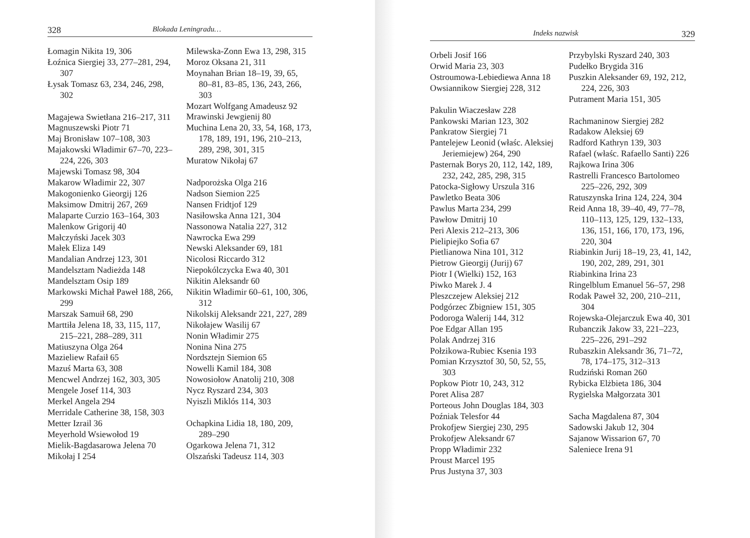328 Blokada Leningradu…
Łomagin Nikita 19, 306
Łoźnica Siergiej 33, 277–281, 294, 307
Łysak Tomasz 63, 234, 246, 298, 302
Magajewa Swietłana 216–217, 311
Magnuszewski Piotr 71
Maj Bronisław 107–108, 303
Majakowski Władimir 67–70, 223–224, 226, 303
Majewski Tomasz 98, 304
Makarow Władimir 22, 307
Makogonienko Gieorgij 126
Maksimow Dmitrij 267, 269
Malaparte Curzio 163–164, 303
Malenkow Grigorij 40
Małczyński Jacek 303
Małek Eliza 149
Mandalian Andrzej 123, 301
Mandelsztam Nadieżda 148
Mandelsztam Osip 189
Markowski Michał Paweł 188, 266, 299
Marszak Samuił 68, 290
Marttiła Jelena 18, 33, 115, 117, 215–221, 288–289, 311
Matiuszyna Olga 264
Mazieliew Rafaił 65
Mazuś Marta 63, 308
Mencwel Andrzej 162, 303, 305
Mengele Josef 114, 303
Merkel Angela 294
Merridale Catherine 38, 158, 303
Metter Izrail 36
Meyerhold Wsiewołod 19
Mielik-Bagdasarowa Jelena 70
Mikołaj I 254
Milewska-Zonn Ewa 13, 298, 315
Moroz Oksana 21, 311
Moynahan Brian 18–19, 39, 65, 80–81, 83–85, 136, 243, 266, 303
Mozart Wolfgang Amadeusz 92
Mrawinski Jewgienij 80
Muchina Lena 20, 33, 54, 168, 173, 178, 189, 191, 196, 210–213, 289, 298, 301, 315
Muratow Nikołaj 67
Nadporożska Olga 216
Nadson Siemion 225
Nansen Fridtjof 129
Nasiłowska Anna 121, 304
Nassonowa Natalia 227, 312
Nawrocka Ewa 299
Newski Aleksander 69, 181
Nicolosi Riccardo 312
Niepokólczycka Ewa 40, 301
Nikitin Aleksandr 60
Nikitin Władimir 60–61, 100, 306, 312
Nikolskij Aleksandr 221, 227, 289
Nikołajew Wasilij 67
Nonin Władimir 275
Nonina Nina 275
Nordsztejn Siemion 65
Nowelli Kamil 184, 308
Nowosiołow Anatolij 210, 308
Nycz Ryszard 234, 303
Nyiszli Miklós 114, 303
Ochapkina Lidia 18, 180, 209, 289–290
Ogarkowa Jelena 71, 312
Olszański Tadeusz 114, 303
Indeks nazwisk 329
Orbeli Josif 166
Orwid Maria 23, 303
Ostroumowa-Lebiediewa Anna 18
Owsiannikow Siergiej 228, 312
Pakulin Wiaczesław 228
Pankowski Marian 123, 302
Pankratow Siergiej 71
Pantelejew Leonid (właśc. Aleksiej Jeriemiejew) 264, 290
Pasternak Borys 20, 112, 142, 189, 232, 242, 285, 298, 315
Patocka-Sigłowy Urszula 316
Pawletko Beata 306
Pawlus Marta 234, 299
Pawłow Dmitrij 10
Peri Alexis 212–213, 306
Pielipiejko Sofia 67
Pietlianowa Nina 101, 312
Pietrow Gieorgij (Jurij) 67
Piotr I (Wielki) 152, 163
Piwko Marek J. 4
Pleszczejew Aleksiej 212
Podgórzec Zbigniew 151, 305
Podoroga Walerij 144, 312
Poe Edgar Allan 195
Polak Andrzej 316
Połzikowa-Rubiec Ksenia 193
Pomian Krzysztof 30, 50, 52, 55, 303
Popkow Piotr 10, 243, 312
Poret Alisa 287
Porteous John Douglas 184, 303
Poźniak Telesfor 44
Prokofjew Siergiej 230, 295
Prokofjew Aleksandr 67
Propp Władimir 232
Proust Marcel 195
Prus Justyna 37, 303
Przybylski Ryszard 240, 303
Pudełko Brygida 316
Puszkin Aleksander 69, 192, 212, 224, 226, 303
Putrament Maria 151, 305
Rachmaninow Siergiej 282
Radakow Aleksiej 69
Radford Kathryn 139, 303
Rafael (właśc. Rafaello Santi) 226
Rajkowa Irina 306
Rastrelli Francesco Bartolomeo 225–226, 292, 309
Ratuszynska Irina 124, 224, 304
Reid Anna 18, 39–40, 49, 77–78, 110–113, 125, 129, 132–133, 136, 151, 166, 170, 173, 196, 220, 304
Riabinkin Jurij 18–19, 23, 41, 142, 190, 202, 289, 291, 301
Riabinkina Irina 23
Ringelblum Emanuel 56–57, 298
Rodak Paweł 32, 200, 210–211, 304
Rojewska-Olejarczuk Ewa 40, 301
Rubanczik Jakow 33, 221–223, 225–226, 291–292
Rubaszkin Aleksandr 36, 71–72, 78, 174–175, 312–313
Rudziński Roman 260
Rybicka Elżbieta 186, 304
Rygielska Małgorzata 301
Sacha Magdalena 87, 304
Sadowski Jakub 12, 304
Sajanow Wissarion 67, 70
Saleniece Irena 91